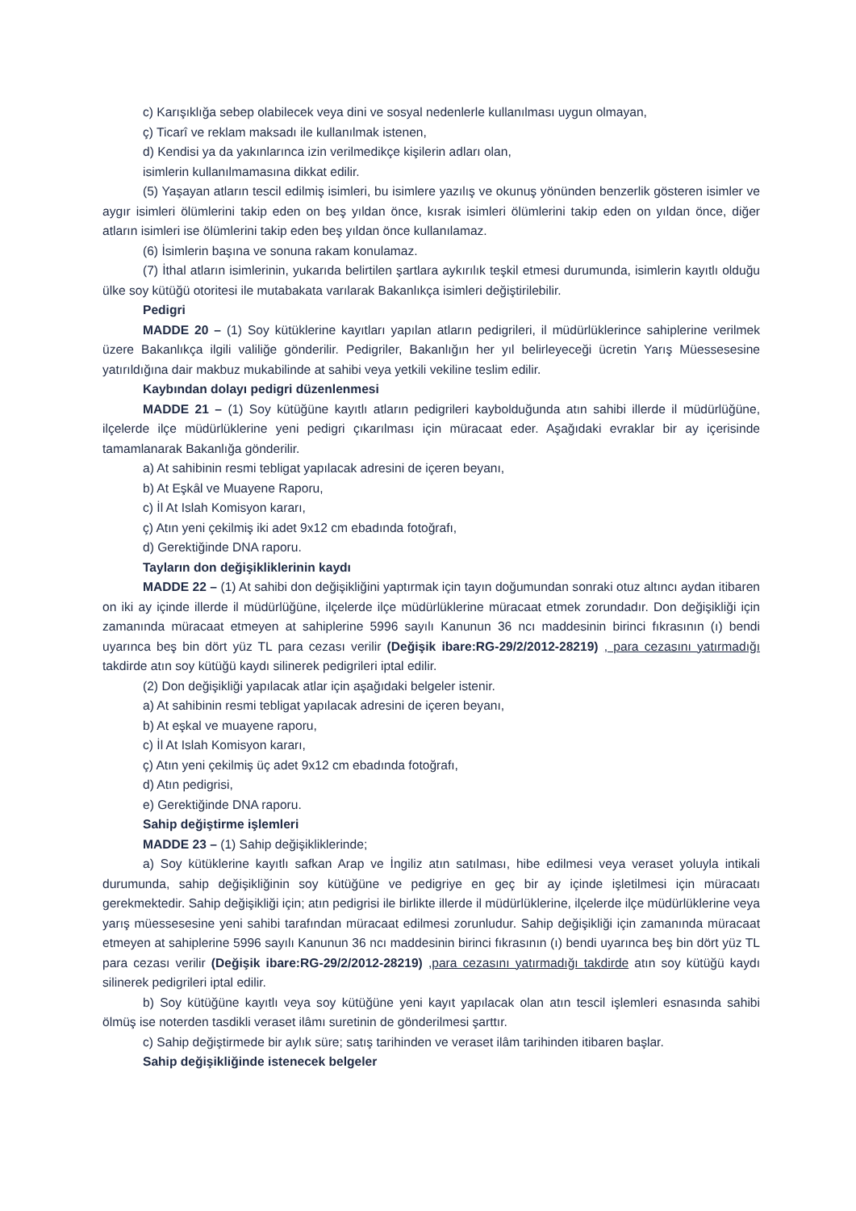c) Karışıklığa sebep olabilecek veya dini ve sosyal nedenlerle kullanılması uygun olmayan,
ç) Ticarî ve reklam maksadı ile kullanılmak istenen,
d) Kendisi ya da yakınlarınca izin verilmedikçe kişilerin adları olan,
isimlerin kullanılmamasına dikkat edilir.
(5) Yaşayan atların tescil edilmiş isimleri, bu isimlere yazılış ve okunuş yönünden benzerlik gösteren isimler ve aygır isimleri ölümlerini takip eden on beş yıldan önce, kısrak isimleri ölümlerini takip eden on yıldan önce, diğer atların isimleri ise ölümlerini takip eden beş yıldan önce kullanılamaz.
(6) İsimlerin başına ve sonuna rakam konulamaz.
(7) İthal atların isimlerinin, yukarıda belirtilen şartlara aykırılık teşkil etmesi durumunda, isimlerin kayıtlı olduğu ülke soy kütüğü otoritesi ile mutabakata varılarak Bakanlıkça isimleri değiştirilebilir.
Pedigri
MADDE 20 – (1) Soy kütüklerine kayıtları yapılan atların pedigrileri, il müdürlüklerince sahiplerine verilmek üzere Bakanlıkça ilgili valiliğe gönderilir. Pedigriler, Bakanlığın her yıl belirleyeceği ücretin Yarış Müessesesine yatırıldığına dair makbuz mukabilinde at sahibi veya yetkili vekiline teslim edilir.
Kaybından dolayı pedigri düzenlenmesi
MADDE 21 – (1) Soy kütüğüne kayıtlı atların pedigrileri kaybolduğunda atın sahibi illerde il müdürlüğüne, ilçelerde ilçe müdürlüklerine yeni pedigri çıkarılması için müracaat eder. Aşağıdaki evraklar bir ay içerisinde tamamlanarak Bakanlığa gönderilir.
a) At sahibinin resmi tebligat yapılacak adresini de içeren beyanı,
b) At Eşkâl ve Muayene Raporu,
c) İl At Islah Komisyon kararı,
ç) Atın yeni çekilmiş iki adet 9x12 cm ebadında fotoğrafı,
d) Gerektiğinde DNA raporu.
Tayların don değişikliklerinin kaydı
MADDE 22 – (1) At sahibi don değişikliğini yaptırmak için tayın doğumundan sonraki otuz altıncı aydan itibaren on iki ay içinde illerde il müdürlüğüne, ilçelerde ilçe müdürlüklerine müracaat etmek zorundadır. Don değişikliği için zamanında müracaat etmeyen at sahiplerine 5996 sayılı Kanunun 36 ncı maddesinin birinci fıkrasının (ı) bendi uyarınca beş bin dört yüz TL para cezası verilir (Değişik ibare:RG-29/2/2012-28219) , para cezasını yatırmadığı takdirde atın soy kütüğü kaydı silinerek pedigrileri iptal edilir.
(2) Don değişikliği yapılacak atlar için aşağıdaki belgeler istenir.
a) At sahibinin resmi tebligat yapılacak adresini de içeren beyanı,
b) At eşkal ve muayene raporu,
c) İl At Islah Komisyon kararı,
ç) Atın yeni çekilmiş üç adet 9x12 cm ebadında fotoğrafı,
d) Atın pedigrisi,
e) Gerektiğinde DNA raporu.
Sahip değiştirme işlemleri
MADDE 23 – (1) Sahip değişikliklerinde;
a) Soy kütüklerine kayıtlı safkan Arap ve İngiliz atın satılması, hibe edilmesi veya veraset yoluyla intikali durumunda, sahip değişikliğinin soy kütüğüne ve pedigriye en geç bir ay içinde işletilmesi için müracaatı gerekmektedir. Sahip değişikliği için; atın pedigrisi ile birlikte illerde il müdürlüklerine, ilçelerde ilçe müdürlüklerine veya yarış müessesesine yeni sahibi tarafından müracaat edilmesi zorunludur. Sahip değişikliği için zamanında müracaat etmeyen at sahiplerine 5996 sayılı Kanunun 36 ncı maddesinin birinci fıkrasının (ı) bendi uyarınca beş bin dört yüz TL para cezası verilir (Değişik ibare:RG-29/2/2012-28219) ,para cezasını yatırmadığı takdirde atın soy kütüğü kaydı silinerek pedigrileri iptal edilir.
b) Soy kütüğüne kayıtlı veya soy kütüğüne yeni kayıt yapılacak olan atın tescil işlemleri esnasında sahibi ölmüş ise noterden tasdikli veraset ilâmı suretinin de gönderilmesi şarttır.
c) Sahip değiştirmede bir aylık süre; satış tarihinden ve veraset ilâm tarihinden itibaren başlar.
Sahip değişikliğinde istenecek belgeler